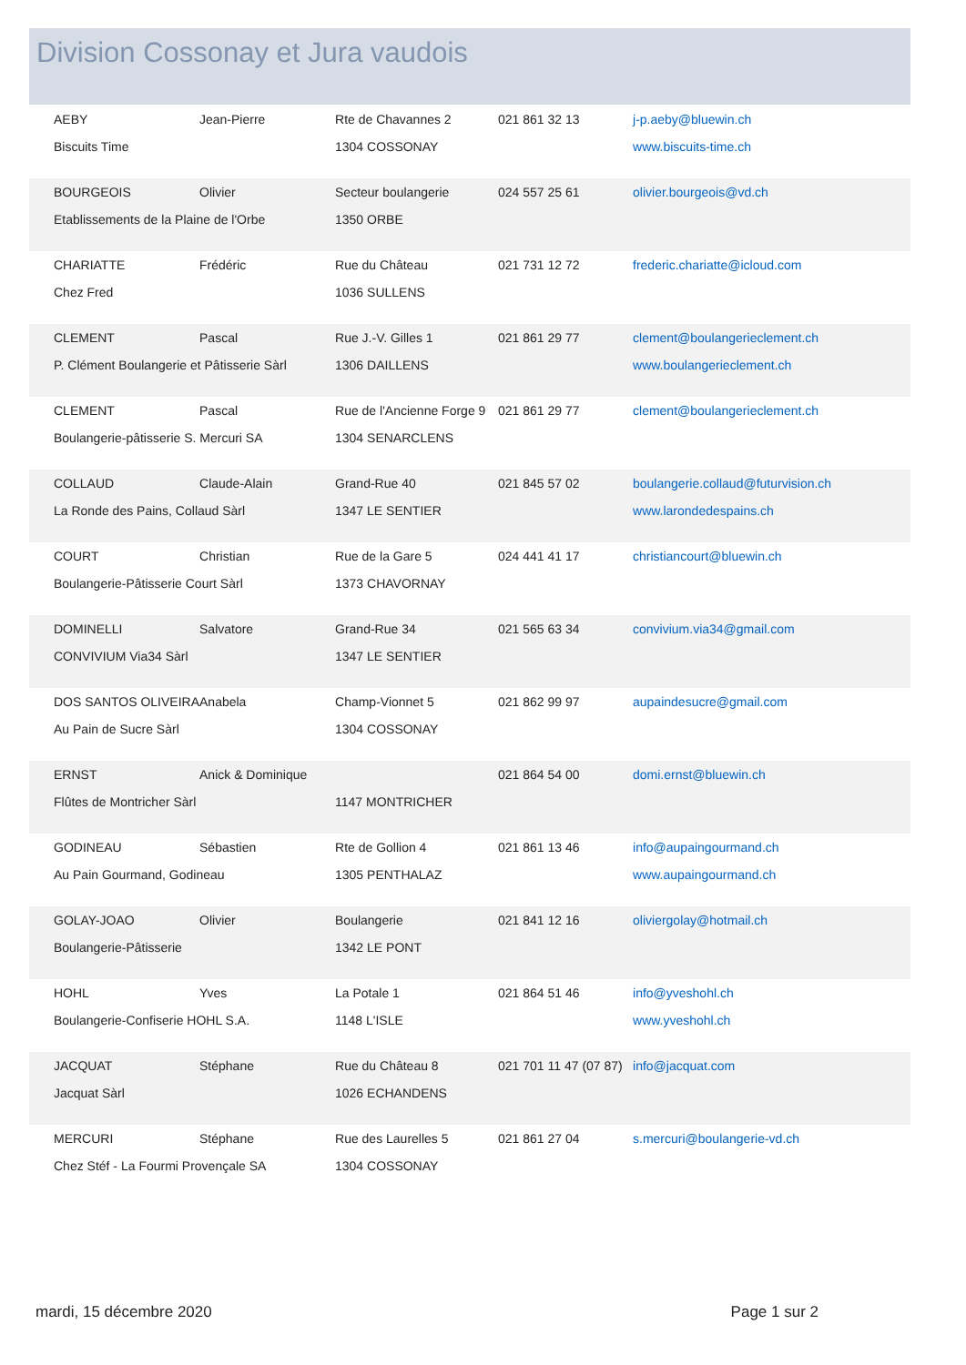Division Cossonay et Jura vaudois
| AEBY | Jean-Pierre | Rte de Chavannes 2 | 021 861 32 13 | j-p.aeby@bluewin.ch |
| Biscuits Time | | 1304 COSSONAY | | www.biscuits-time.ch |
| BOURGEOIS | Olivier | Secteur boulangerie | 024 557 25 61 | olivier.bourgeois@vd.ch |
| Etablissements de la Plaine de l'Orbe | | 1350 ORBE | | |
| CHARIATTE | Frédéric | Rue du Château | 021 731 12 72 | frederic.chariatte@icloud.com |
| Chez Fred | | 1036 SULLENS | | |
| CLEMENT | Pascal | Rue J.-V. Gilles 1 | 021 861 29 77 | clement@boulangerieclement.ch |
| P. Clément Boulangerie et Pâtisserie Sàrl | | 1306 DAILLENS | | www.boulangerieclement.ch |
| CLEMENT | Pascal | Rue de l'Ancienne Forge 9 | 021 861 29 77 | clement@boulangerieclement.ch |
| Boulangerie-pâtisserie S. Mercuri SA | | 1304 SENARCLENS | | |
| COLLAUD | Claude-Alain | Grand-Rue 40 | 021 845 57 02 | boulangerie.collaud@futurvision.ch |
| La Ronde des Pains, Collaud Sàrl | | 1347 LE SENTIER | | www.larondedespains.ch |
| COURT | Christian | Rue de la Gare 5 | 024 441 41 17 | christiancourt@bluewin.ch |
| Boulangerie-Pâtisserie Court Sàrl | | 1373 CHAVORNAY | | |
| DOMINELLI | Salvatore | Grand-Rue 34 | 021 565 63 34 | convivium.via34@gmail.com |
| CONVIVIUM Via34 Sàrl | | 1347 LE SENTIER | | |
| DOS SANTOS OLIVEIRA | Anabela | Champ-Vionnet 5 | 021 862 99 97 | aupaindesucre@gmail.com |
| Au Pain de Sucre Sàrl | | 1304 COSSONAY | | |
| ERNST | Anick & Dominique | | 021 864 54 00 | domi.ernst@bluewin.ch |
| Flûtes de Montricher Sàrl | | 1147 MONTRICHER | | |
| GODINEAU | Sébastien | Rte de Gollion 4 | 021 861 13 46 | info@aupaingourmand.ch |
| Au Pain Gourmand, Godineau | | 1305 PENTHALAZ | | www.aupaingourmand.ch |
| GOLAY-JOAO | Olivier | Boulangerie | 021 841 12 16 | oliviergolay@hotmail.ch |
| Boulangerie-Pâtisserie | | 1342 LE PONT | | |
| HOHL | Yves | La Potale 1 | 021 864 51 46 | info@yveshohl.ch |
| Boulangerie-Confiserie HOHL S.A. | | 1148 L'ISLE | | www.yveshohl.ch |
| JACQUAT | Stéphane | Rue du Château 8 | 021 701 11 47 (07 87) | info@jacquat.com |
| Jacquat Sàrl | | 1026 ECHANDENS | | |
| MERCURI | Stéphane | Rue des Laurelles 5 | 021 861 27 04 | s.mercuri@boulangerie-vd.ch |
| Chez Stéf - La Fourmi Provençale SA | | 1304 COSSONAY | | |
mardi, 15 décembre 2020 Page 1 sur 2